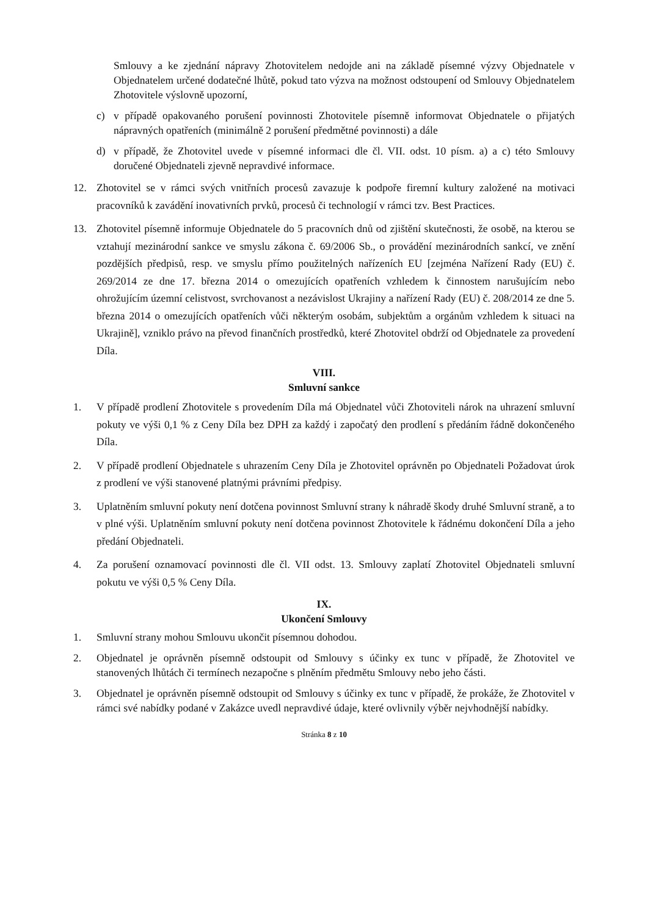Smlouvy a ke zjednání nápravy Zhotovitelem nedojde ani na základě písemné výzvy Objednatele v Objednatelem určené dodatečné lhůtě, pokud tato výzva na možnost odstoupení od Smlouvy Objednatelem Zhotovitele výslovně upozorní,
c) v případě opakovaného porušení povinnosti Zhotovitele písemně informovat Objednatele o přijatých nápravných opatřeních (minimálně 2 porušení předmětné povinnosti) a dále
d) v případě, že Zhotovitel uvede v písemné informaci dle čl. VII. odst. 10 písm. a) a c) této Smlouvy doručené Objednateli zjevně nepravdivé informace.
12. Zhotovitel se v rámci svých vnitřních procesů zavazuje k podpoře firemní kultury založené na motivaci pracovníků k zavádění inovativních prvků, procesů či technologií v rámci tzv. Best Practices.
13. Zhotovitel písemně informuje Objednatele do 5 pracovních dnů od zjištění skutečnosti, že osobě, na kterou se vztahují mezinárodní sankce ve smyslu zákona č. 69/2006 Sb., o provádění mezinárodních sankcí, ve znění pozdějších předpisů, resp. ve smyslu přímo použitelných nařízeních EU [zejména Nařízení Rady (EU) č. 269/2014 ze dne 17. března 2014 o omezujících opatřeních vzhledem k činnostem narušujícím nebo ohrožujícím územní celistvost, svrchovanost a nezávislost Ukrajiny a nařízení Rady (EU) č. 208/2014 ze dne 5. března 2014 o omezujících opatřeních vůči některým osobám, subjektům a orgánům vzhledem k situaci na Ukrajině], vzniklo právo na převod finančních prostředků, které Zhotovitel obdrží od Objednatele za provedení Díla.
VIII.
Smluvní sankce
1. V případě prodlení Zhotovitele s provedením Díla má Objednatel vůči Zhotoviteli nárok na uhrazení smluvní pokuty ve výši 0,1 % z Ceny Díla bez DPH za každý i započatý den prodlení s předáním řádně dokončeného Díla.
2. V případě prodlení Objednatele s uhrazením Ceny Díla je Zhotovitel oprávněn po Objednateli Požadovat úrok z prodlení ve výši stanovené platnými právními předpisy.
3. Uplatněním smluvní pokuty není dotčena povinnost Smluvní strany k náhradě škody druhé Smluvní straně, a to v plné výši. Uplatněním smluvní pokuty není dotčena povinnost Zhotovitele k řádnému dokončení Díla a jeho předání Objednateli.
4. Za porušení oznamovací povinnosti dle čl. VII odst. 13. Smlouvy zaplatí Zhotovitel Objednateli smluvní pokutu ve výši 0,5 % Ceny Díla.
IX.
Ukončení Smlouvy
1. Smluvní strany mohou Smlouvu ukončit písemnou dohodou.
2. Objednatel je oprávněn písemně odstoupit od Smlouvy s účinky ex tunc v případě, že Zhotovitel ve stanovených lhůtách či termínech nezapočne s plněním předmětu Smlouvy nebo jeho části.
3. Objednatel je oprávněn písemně odstoupit od Smlouvy s účinky ex tunc v případě, že prokáže, že Zhotovitel v rámci své nabídky podané v Zakázce uvedl nepravdivé údaje, které ovlivnily výběr nejvhodnější nabídky.
Stránka 8 z 10